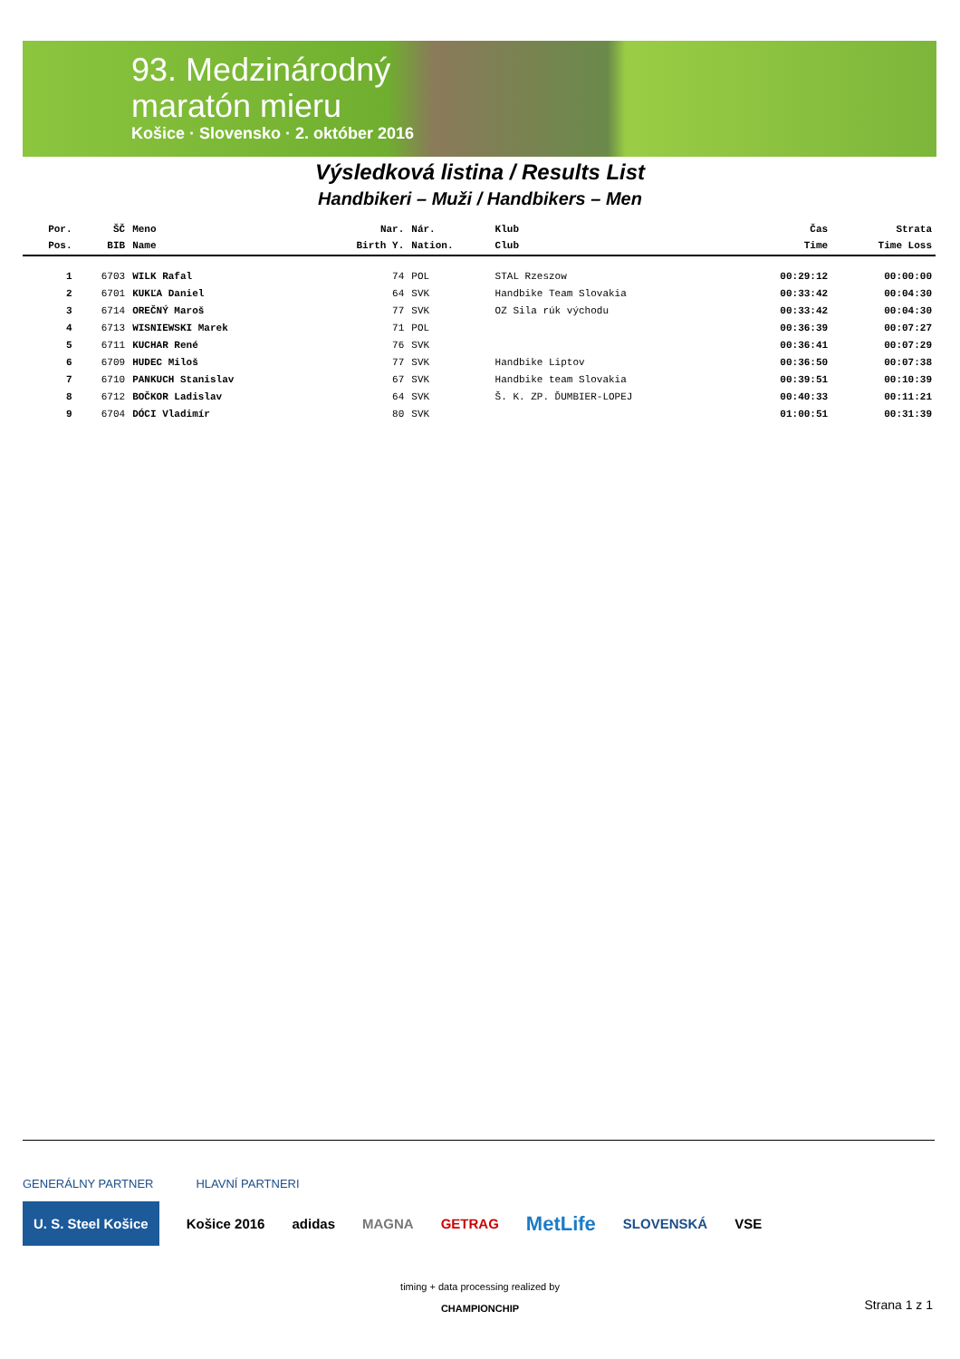93. Medzinárodný
maratón mieru
Košice · Slovensko · 2. október 2016
Výsledková listina / Results List
Handbikeri – Muži / Handbikers – Men
| Por. | ŠČ | Meno | Nar. | Nár. | Klub | Čas | Strata |
| --- | --- | --- | --- | --- | --- | --- | --- |
| Pos. | BIB | Name | Birth Y. | Nation. | Club | Time | Time Loss |
| 1 | 6703 | WILK Rafal | 74 | POL | STAL Rzeszow | 00:29:12 | 00:00:00 |
| 2 | 6701 | KUKĽA Daniel | 64 | SVK | Handbike Team Slovakia | 00:33:42 | 00:04:30 |
| 3 | 6714 | OREČNÝ Maroš | 77 | SVK | OZ Sila rúk východu | 00:33:42 | 00:04:30 |
| 4 | 6713 | WISNIEWSKI Marek | 71 | POL | | 00:36:39 | 00:07:27 |
| 5 | 6711 | KUCHAR René | 76 | SVK | | 00:36:41 | 00:07:29 |
| 6 | 6709 | HUDEC Miloš | 77 | SVK | Handbike Liptov | 00:36:50 | 00:07:38 |
| 7 | 6710 | PANKUCH Stanislav | 67 | SVK | Handbike team Slovakia | 00:39:51 | 00:10:39 |
| 8 | 6712 | BOČKOR Ladislav | 64 | SVK | Š. K. ZP. ĎUMBIER-LOPEJ | 00:40:33 | 00:11:21 |
| 9 | 6704 | DÓCI Vladimír | 80 | SVK | | 01:00:51 | 00:31:39 |
GENERÁLNY PARTNER HLAVNÍ PARTNERI
U. S. Steel Košice Košice 2016 adidas MAGNA GETRAG MetLife SLOVENSKÁ VSE
timing + data processing realized by
CHAMPIONCHIP
Strana 1 z 1